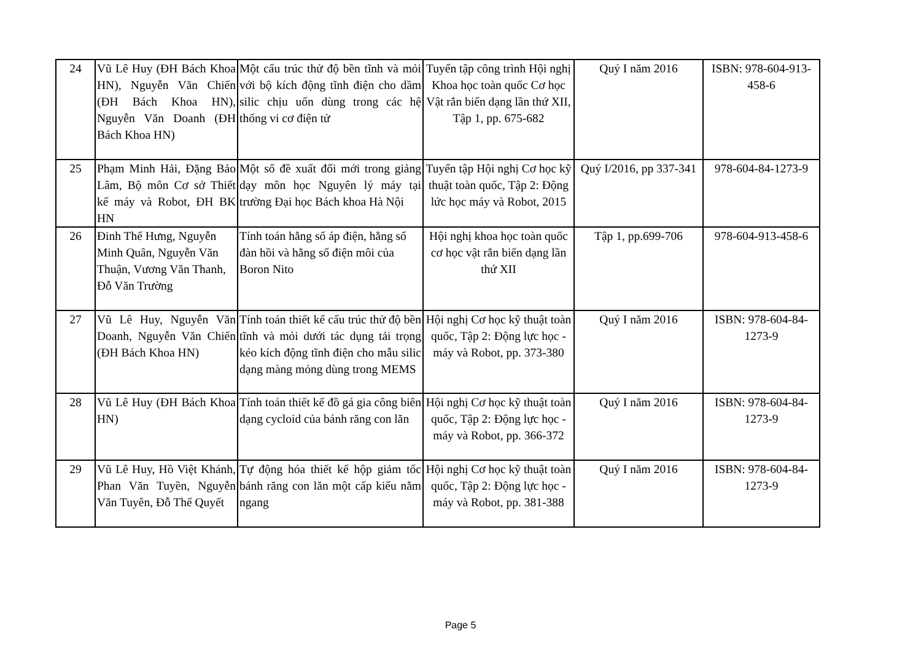| 24 | Vũ Lê Huy (ĐH Bách Khoa HN), Nguyễn Văn Chiến (ĐH Bách Khoa HN), Nguyễn Văn Doanh (ĐH Bách Khoa HN) | Một cấu trúc thử độ bền tĩnh và mỏi với bộ kích động tĩnh điện cho dầm silic chịu uốn dùng trong các hệ thống vi cơ điện tử | Tuyển tập công trình Hội nghị Khoa học toàn quốc Cơ học Vật rắn biến dạng lần thứ XII, Tập 1, pp. 675-682 | Quý I năm 2016 | ISBN: 978-604-913-458-6 |
| 25 | Phạm Minh Hải, Đặng Bảo Lâm, Bộ môn Cơ sở Thiết kế máy và Robot, ĐH BK HN | Một số đề xuất đổi mới trong giảng dạy môn học Nguyên lý máy tại trường Đại học Bách khoa Hà Nội | Tuyển tập Hội nghị Cơ học kỹ thuật toàn quốc, Tập 2: Động lức học máy và Robot, 2015 | Quý I/2016, pp 337-341 | 978-604-84-1273-9 |
| 26 | Đinh Thế Hưng, Nguyễn Minh Quân, Nguyễn Văn Thuận, Vương Văn Thanh, Đỗ Văn Trường | Tính toán hằng số áp điện, hằng số đàn hồi và hằng số điện môi của Boron Nito | Hội nghị khoa học toàn quốc cơ học vật rắn biến dạng lần thứ XII | Tập 1, pp.699-706 | 978-604-913-458-6 |
| 27 | Vũ Lê Huy, Nguyễn Văn Doanh, Nguyễn Văn Chiến (ĐH Bách Khoa HN) | Tính toán thiết kế cấu trúc thử độ bền tĩnh và mỏi dưới tác dụng tải trọng kéo kích động tĩnh điện cho mẫu silic dạng màng mỏng dùng trong MEMS | Hội nghị Cơ học kỹ thuật toàn quốc, Tập 2: Động lực học - máy và Robot, pp. 373-380 | Quý I năm 2016 | ISBN: 978-604-84-1273-9 |
| 28 | Vũ Lê Huy (ĐH Bách Khoa HN) | Tính toán thiết kế đồ gá gia công biên dạng cycloid của bánh răng con lăn | Hội nghị Cơ học kỹ thuật toàn quốc, Tập 2: Động lực học - máy và Robot, pp. 366-372 | Quý I năm 2016 | ISBN: 978-604-84-1273-9 |
| 29 | Vũ Lê Huy, Hồ Việt Khánh, Phan Văn Tuyền, Nguyễn Văn Tuyên, Đỗ Thế Quyết | Tự động hóa thiết kế hộp giảm tốc bánh răng con lăn một cấp kiểu nằm ngang | Hội nghị Cơ học kỹ thuật toàn quốc, Tập 2: Động lực học - máy và Robot, pp. 381-388 | Quý I năm 2016 | ISBN: 978-604-84-1273-9 |
Page 5